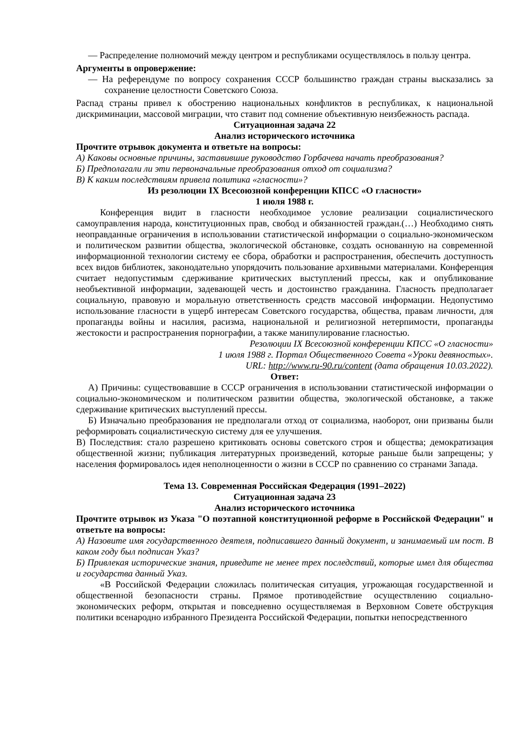— Распределение полномочий между центром и республиками осуществлялось в пользу центра.
Аргументы в опровержение:
— На референдуме по вопросу сохранения СССР большинство граждан страны высказались за сохранение целостности Советского Союза.
Распад страны привел к обострению национальных конфликтов в республиках, к национальной дискриминации, массовой миграции, что ставит под сомнение объективную неизбежность распада.
Ситуационная задача 22
Анализ исторического источника
Прочтите отрывок документа и ответьте на вопросы:
А) Каковы основные причины, заставившие руководство Горбачева начать преобразования?
Б) Предполагали ли эти первоначальные преобразования отход от социализма?
В) К каким последствиям привела политика «гласности»?
Из резолюции IX Всесоюзной конференции КПСС «О гласности»
1 июля 1988 г.
Конференция видит в гласности необходимое условие реализации социалистического самоуправления народа, конституционных прав, свобод и обязанностей граждан.(…) Необходимо снять неоправданные ограничения в использовании статистической информации о социально-экономическом и политическом развитии общества, экологической обстановке, создать основанную на современной информационной технологии систему ее сбора, обработки и распространения, обеспечить доступность всех видов библиотек, законодательно упорядочить пользование архивными материалами. Конференция считает недопустимым сдерживание критических выступлений прессы, как и опубликование необъективной информации, задевающей честь и достоинство гражданина. Гласность предполагает социальную, правовую и моральную ответственность средств массовой информации. Недопустимо использование гласности в ущерб интересам Советского государства, общества, правам личности, для пропаганды войны и насилия, расизма, национальной и религиозной нетерпимости, пропаганды жестокости и распространения порнографии, а также манипулирование гласностью.
Резолюции IX Всесоюзной конференции КПСС «О гласности»
1 июля 1988 г. Портал Общественного Совета «Уроки девяностых».
URL: http://www.ru-90.ru/content (дата обращения 10.03.2022).
Ответ:
А) Причины: существовавшие в СССР ограничения в использовании статистической информации о социально-экономическом и политическом развитии общества, экологической обстановке, а также сдерживание критических выступлений прессы.
Б) Изначально преобразования не предполагали отход от социализма, наоборот, они призваны были реформировать социалистическую систему для ее улучшения.
В) Последствия: стало разрешено критиковать основы советского строя и общества; демократизация общественной жизни; публикация литературных произведений, которые раньше были запрещены; у населения формировалось идея неполноценности о жизни в СССР по сравнению со странами Запада.
Тема 13. Современная Российская Федерация (1991–2022)
Ситуационная задача 23
Анализ исторического источника
Прочтите отрывок из Указа "О поэтапной конституционной реформе в Российской Федерации" и ответьте на вопросы:
А) Назовите имя государственного деятеля, подписавшего данный документ, и занимаемый им пост. В каком году был подписан Указ?
Б) Привлекая исторические знания, приведите не менее трех последствий, которые имел для общества и государства данный Указ.
«В Российской Федерации сложилась политическая ситуация, угрожающая государственной и общественной безопасности страны. Прямое противодействие осуществлению социально-экономических реформ, открытая и повседневно осуществляемая в Верховном Совете обструкция политики всенародно избранного Президента Российской Федерации, попытки непосредственного